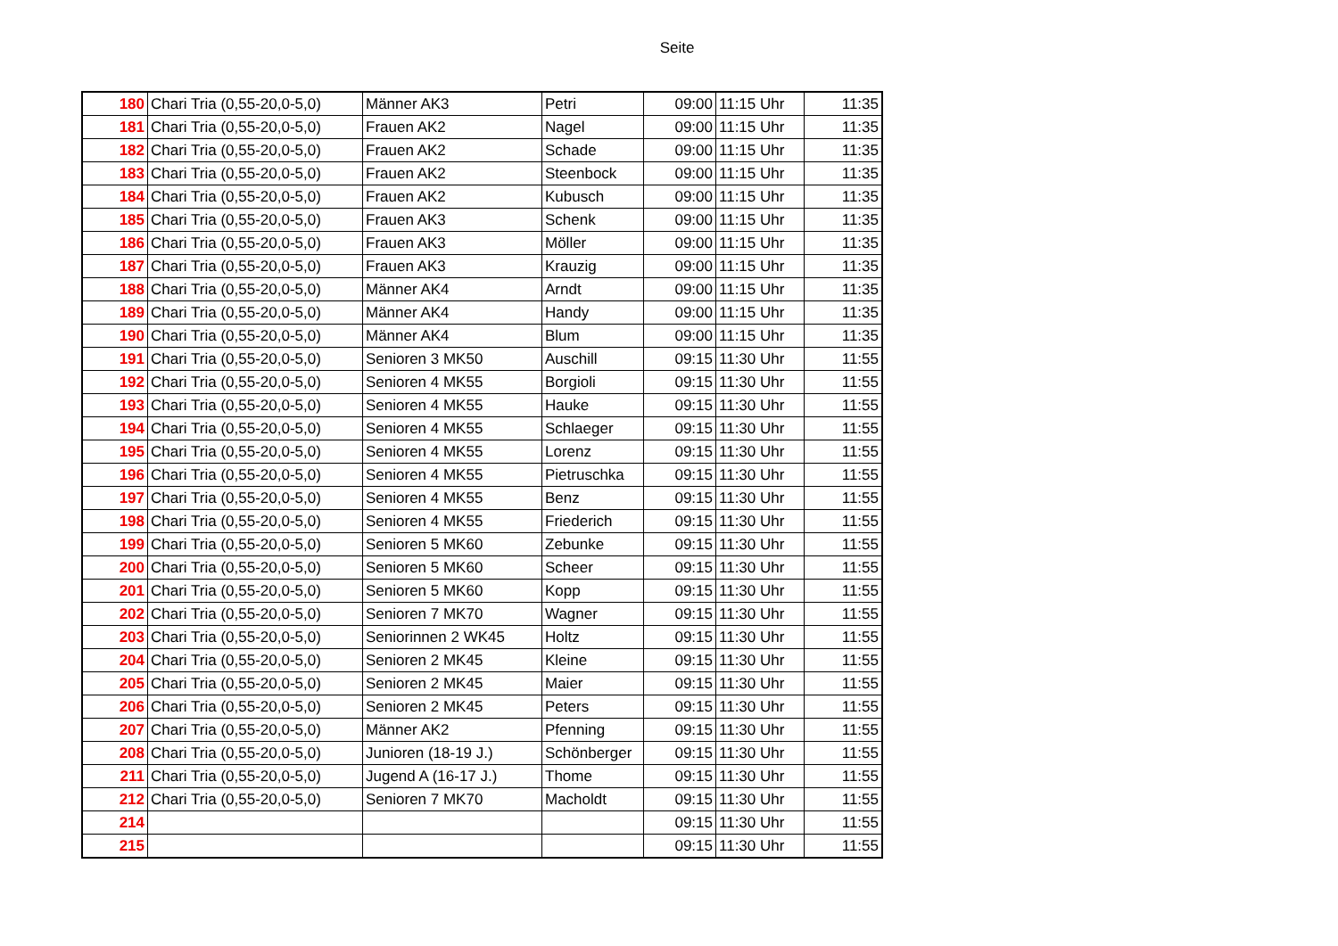Seite
| 180 | Chari Tria (0,55-20,0-5,0) | Männer AK3 | Petri | 09:00 | 11:15 Uhr | 11:35 |
| 181 | Chari Tria (0,55-20,0-5,0) | Frauen AK2 | Nagel | 09:00 | 11:15 Uhr | 11:35 |
| 182 | Chari Tria (0,55-20,0-5,0) | Frauen AK2 | Schade | 09:00 | 11:15 Uhr | 11:35 |
| 183 | Chari Tria (0,55-20,0-5,0) | Frauen AK2 | Steenbock | 09:00 | 11:15 Uhr | 11:35 |
| 184 | Chari Tria (0,55-20,0-5,0) | Frauen AK2 | Kubusch | 09:00 | 11:15 Uhr | 11:35 |
| 185 | Chari Tria (0,55-20,0-5,0) | Frauen AK3 | Schenk | 09:00 | 11:15 Uhr | 11:35 |
| 186 | Chari Tria (0,55-20,0-5,0) | Frauen AK3 | Möller | 09:00 | 11:15 Uhr | 11:35 |
| 187 | Chari Tria (0,55-20,0-5,0) | Frauen AK3 | Krauzig | 09:00 | 11:15 Uhr | 11:35 |
| 188 | Chari Tria (0,55-20,0-5,0) | Männer AK4 | Arndt | 09:00 | 11:15 Uhr | 11:35 |
| 189 | Chari Tria (0,55-20,0-5,0) | Männer AK4 | Handy | 09:00 | 11:15 Uhr | 11:35 |
| 190 | Chari Tria (0,55-20,0-5,0) | Männer AK4 | Blum | 09:00 | 11:15 Uhr | 11:35 |
| 191 | Chari Tria (0,55-20,0-5,0) | Senioren 3 MK50 | Auschill | 09:15 | 11:30 Uhr | 11:55 |
| 192 | Chari Tria (0,55-20,0-5,0) | Senioren 4 MK55 | Borgioli | 09:15 | 11:30 Uhr | 11:55 |
| 193 | Chari Tria (0,55-20,0-5,0) | Senioren 4 MK55 | Hauke | 09:15 | 11:30 Uhr | 11:55 |
| 194 | Chari Tria (0,55-20,0-5,0) | Senioren 4 MK55 | Schlaeger | 09:15 | 11:30 Uhr | 11:55 |
| 195 | Chari Tria (0,55-20,0-5,0) | Senioren 4 MK55 | Lorenz | 09:15 | 11:30 Uhr | 11:55 |
| 196 | Chari Tria (0,55-20,0-5,0) | Senioren 4 MK55 | Pietruschka | 09:15 | 11:30 Uhr | 11:55 |
| 197 | Chari Tria (0,55-20,0-5,0) | Senioren 4 MK55 | Benz | 09:15 | 11:30 Uhr | 11:55 |
| 198 | Chari Tria (0,55-20,0-5,0) | Senioren 4 MK55 | Friederich | 09:15 | 11:30 Uhr | 11:55 |
| 199 | Chari Tria (0,55-20,0-5,0) | Senioren 5 MK60 | Zebunke | 09:15 | 11:30 Uhr | 11:55 |
| 200 | Chari Tria (0,55-20,0-5,0) | Senioren 5 MK60 | Scheer | 09:15 | 11:30 Uhr | 11:55 |
| 201 | Chari Tria (0,55-20,0-5,0) | Senioren 5 MK60 | Kopp | 09:15 | 11:30 Uhr | 11:55 |
| 202 | Chari Tria (0,55-20,0-5,0) | Senioren 7 MK70 | Wagner | 09:15 | 11:30 Uhr | 11:55 |
| 203 | Chari Tria (0,55-20,0-5,0) | Seniorinnen 2 WK45 | Holtz | 09:15 | 11:30 Uhr | 11:55 |
| 204 | Chari Tria (0,55-20,0-5,0) | Senioren 2 MK45 | Kleine | 09:15 | 11:30 Uhr | 11:55 |
| 205 | Chari Tria (0,55-20,0-5,0) | Senioren 2 MK45 | Maier | 09:15 | 11:30 Uhr | 11:55 |
| 206 | Chari Tria (0,55-20,0-5,0) | Senioren 2 MK45 | Peters | 09:15 | 11:30 Uhr | 11:55 |
| 207 | Chari Tria (0,55-20,0-5,0) | Männer AK2 | Pfenning | 09:15 | 11:30 Uhr | 11:55 |
| 208 | Chari Tria (0,55-20,0-5,0) | Junioren (18-19 J.) | Schönberger | 09:15 | 11:30 Uhr | 11:55 |
| 211 | Chari Tria (0,55-20,0-5,0) | Jugend A (16-17 J.) | Thome | 09:15 | 11:30 Uhr | 11:55 |
| 212 | Chari Tria (0,55-20,0-5,0) | Senioren 7 MK70 | Macholdt | 09:15 | 11:30 Uhr | 11:55 |
| 214 | | | | 09:15 | 11:30 Uhr | 11:55 |
| 215 | | | | 09:15 | 11:30 Uhr | 11:55 |